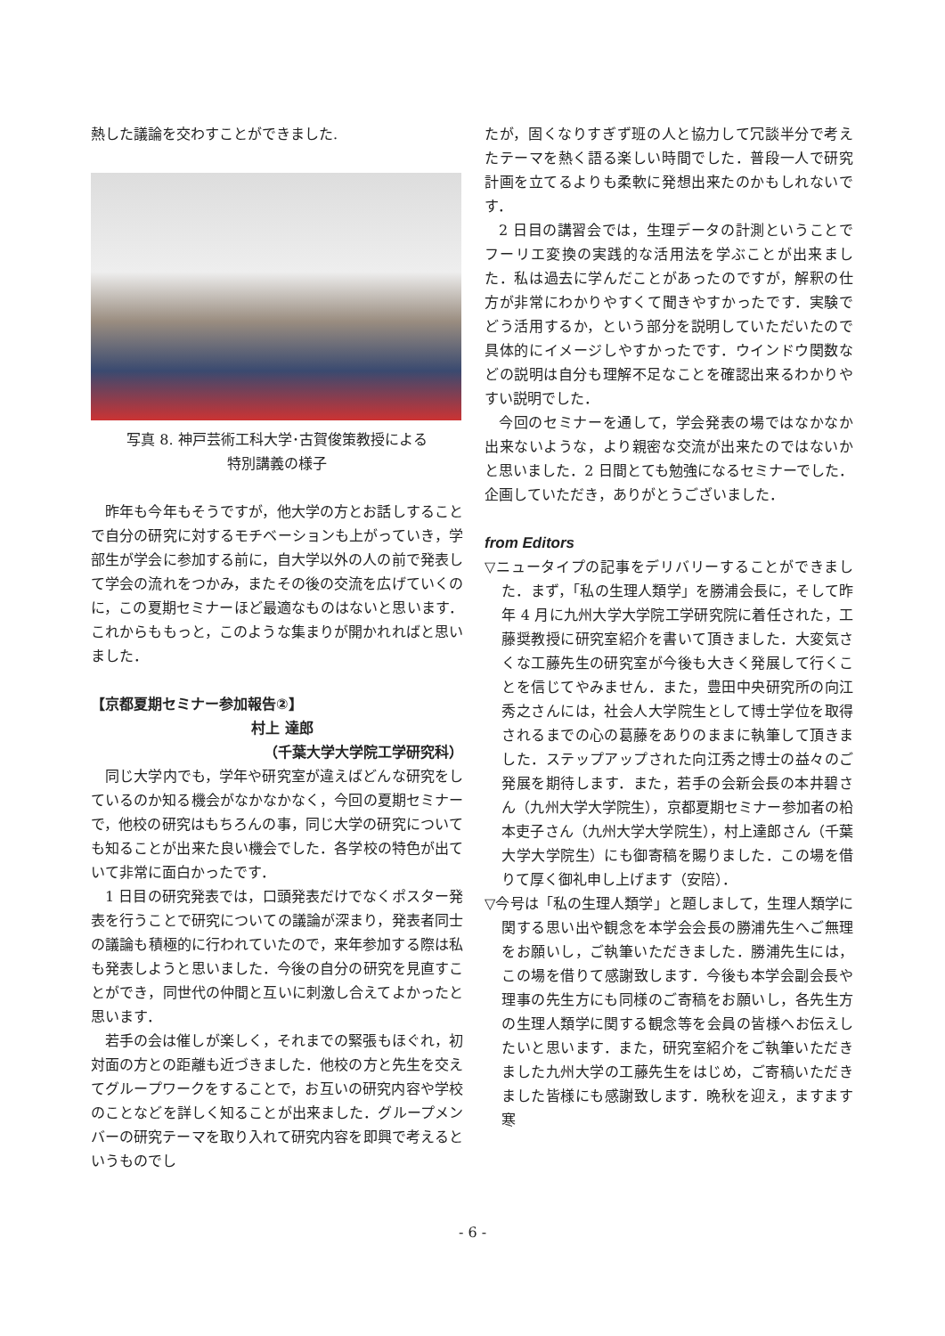熱した議論を交わすことができました.
写真 8. 神戸芸術工科大学･古賀俊策教授による
特別講義の様子
昨年も今年もそうですが，他大学の方とお話しすることで自分の研究に対するモチベーションも上がっていき，学部生が学会に参加する前に，自大学以外の人の前で発表して学会の流れをつかみ，またその後の交流を広げていくのに，この夏期セミナーほど最適なものはないと思います．これからももっと，このような集まりが開かれればと思いました．
【京都夏期セミナー参加報告②】
村上 達郎
（千葉大学大学院工学研究科）
同じ大学内でも，学年や研究室が違えばどんな研究をしているのか知る機会がなかなかなく，今回の夏期セミナーで，他校の研究はもちろんの事，同じ大学の研究についても知ることが出来た良い機会でした．各学校の特色が出ていて非常に面白かったです．
1 日目の研究発表では，口頭発表だけでなくポスター発表を行うことで研究についての議論が深まり，発表者同士の議論も積極的に行われていたので，来年参加する際は私も発表しようと思いました．今後の自分の研究を見直すことができ，同世代の仲間と互いに刺激し合えてよかったと思います．
若手の会は催しが楽しく，それまでの緊張もほぐれ，初対面の方との距離も近づきました．他校の方と先生を交えてグループワークをすることで，お互いの研究内容や学校のことなどを詳しく知ることが出来ました．グループメンバーの研究テーマを取り入れて研究内容を即興で考えるというものでし
たが，固くなりすぎず班の人と協力して冗談半分で考えたテーマを熱く語る楽しい時間でした．普段一人で研究計画を立てるよりも柔軟に発想出来たのかもしれないです．
2 日目の講習会では，生理データの計測ということでフーリエ変換の実践的な活用法を学ぶことが出来ました．私は過去に学んだことがあったのですが，解釈の仕方が非常にわかりやすくて聞きやすかったです．実験でどう活用するか，という部分を説明していただいたので具体的にイメージしやすかったです．ウインドウ関数などの説明は自分も理解不足なことを確認出来るわかりやすい説明でした．
今回のセミナーを通して，学会発表の場ではなかなか出来ないような，より親密な交流が出来たのではないかと思いました．2 日間とても勉強になるセミナーでした．企画していただき，ありがとうございました．
from Editors
▽ニュータイプの記事をデリバリーすることができました．まず，「私の生理人類学」を勝浦会長に，そして昨年 4 月に九州大学大学院工学研究院に着任された，工藤奨教授に研究室紹介を書いて頂きました．大変気さくな工藤先生の研究室が今後も大きく発展して行くことを信じてやみません．また，豊田中央研究所の向江秀之さんには，社会人大学院生として博士学位を取得されるまでの心の葛藤をありのままに執筆して頂きました．ステップアップされた向江秀之博士の益々のご発展を期待します．また，若手の会新会長の本井碧さん（九州大学大学院生），京都夏期セミナー参加者の柗本吏子さん（九州大学大学院生），村上達郎さん（千葉大学大学院生）にも御寄稿を賜りました．この場を借りて厚く御礼申し上げます（安陪）．
▽今号は「私の生理人類学」と題しまして，生理人類学に関する思い出や観念を本学会会長の勝浦先生へご無理をお願いし，ご執筆いただきました．勝浦先生には，この場を借りて感謝致します．今後も本学会副会長や理事の先生方にも同様のご寄稿をお願いし，各先生方の生理人類学に関する観念等を会員の皆様へお伝えしたいと思います．また，研究室紹介をご執筆いただきました九州大学の工藤先生をはじめ，ご寄稿いただきました皆様にも感謝致します．晩秋を迎え，ますます寒
- 6 -